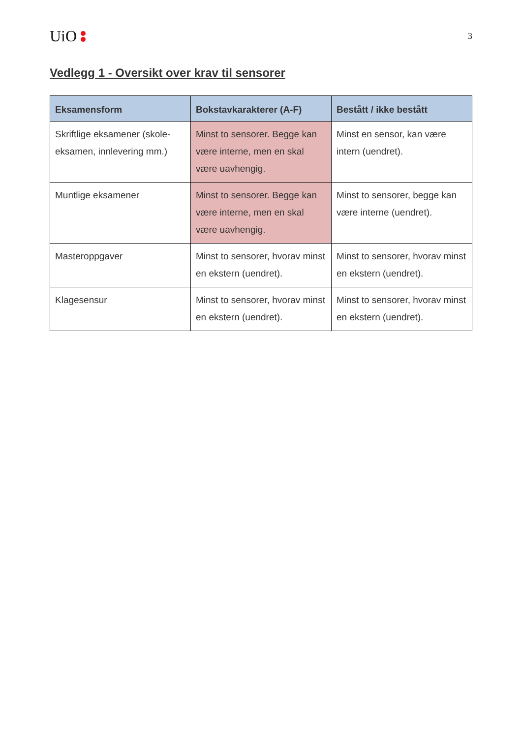UiO
3
Vedlegg 1 - Oversikt over krav til sensorer
| Eksamensform | Bokstavkarakterer (A-F) | Bestått / ikke bestått |
| --- | --- | --- |
| Skriftlige eksamener (skole-eksamen, innlevering mm.) | Minst to sensorer. Begge kan være interne, men en skal være uavhengig. | Minst en sensor, kan være intern (uendret). |
| Muntlige eksamener | Minst to sensorer. Begge kan være interne, men en skal være uavhengig. | Minst to sensorer, begge kan være interne (uendret). |
| Masteroppgaver | Minst to sensorer, hvorav minst en ekstern (uendret). | Minst to sensorer, hvorav minst en ekstern (uendret). |
| Klagesensur | Minst to sensorer, hvorav minst en ekstern (uendret). | Minst to sensorer, hvorav minst en ekstern (uendret). |